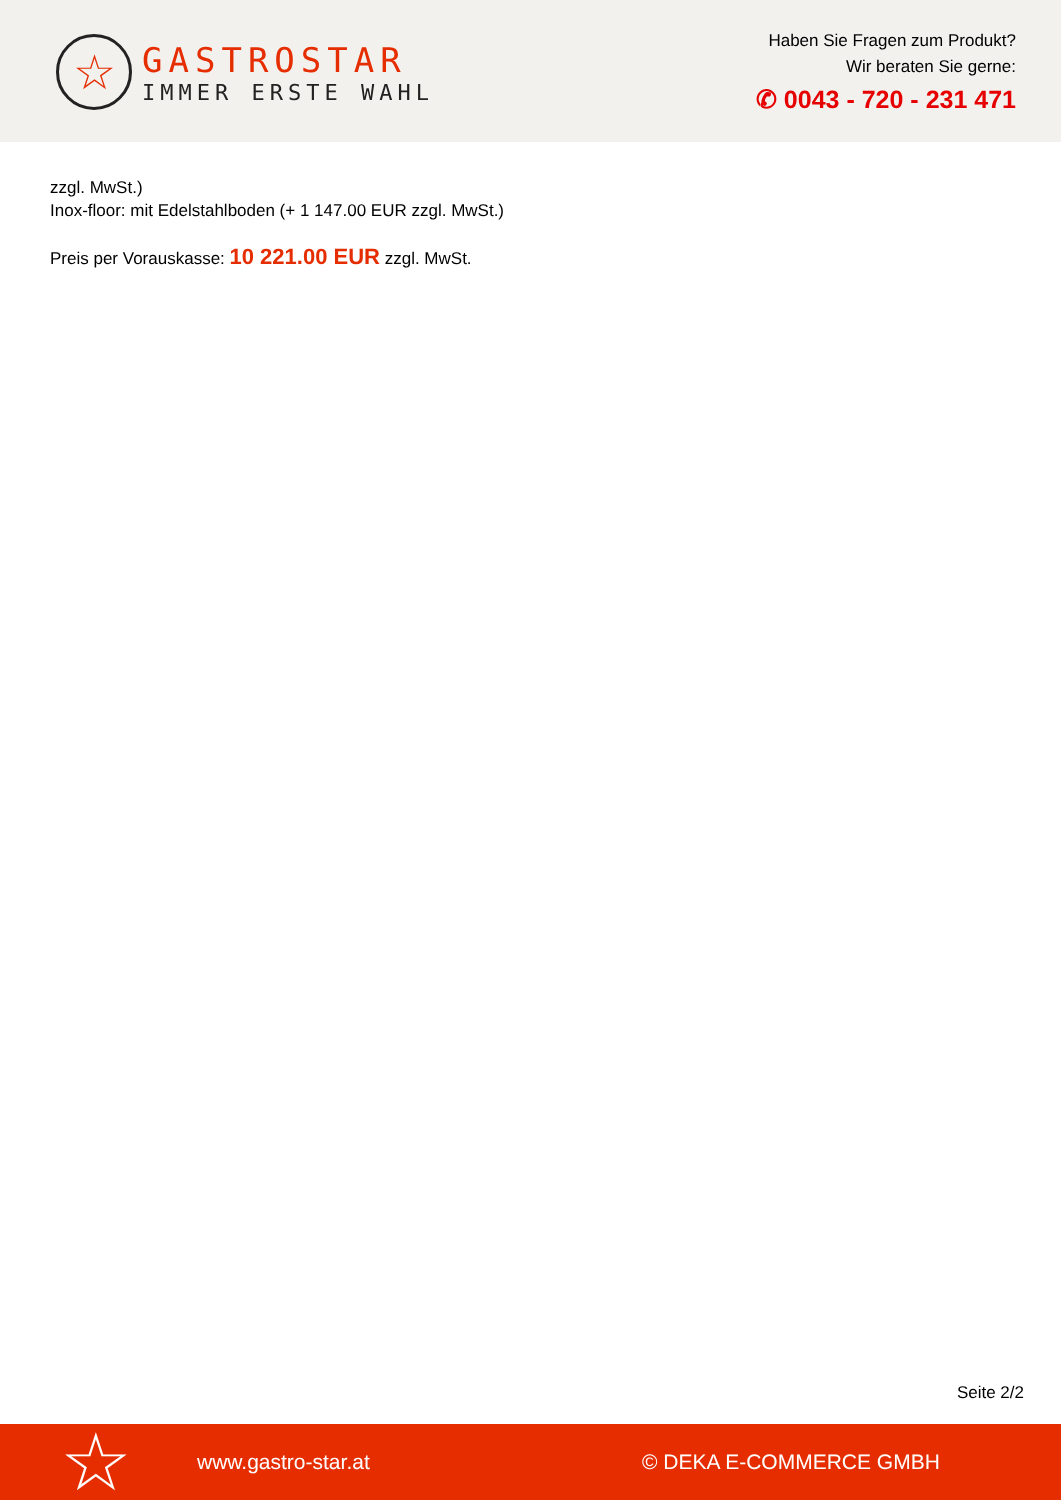☆
GASTROSTAR
IMMER ERSTE WAHL
Haben Sie Fragen zum Produkt?
Wir beraten Sie gerne:
✆ 0043 - 720 - 231 471
zzgl. MwSt.)
Inox-floor: mit Edelstahlboden (+ 1 147.00 EUR zzgl. MwSt.)
Preis per Vorauskasse: 10 221.00 EUR zzgl. MwSt.
Seite 2/2
☆ www.gastro-star.at © DEKA E-COMMERCE GMBH